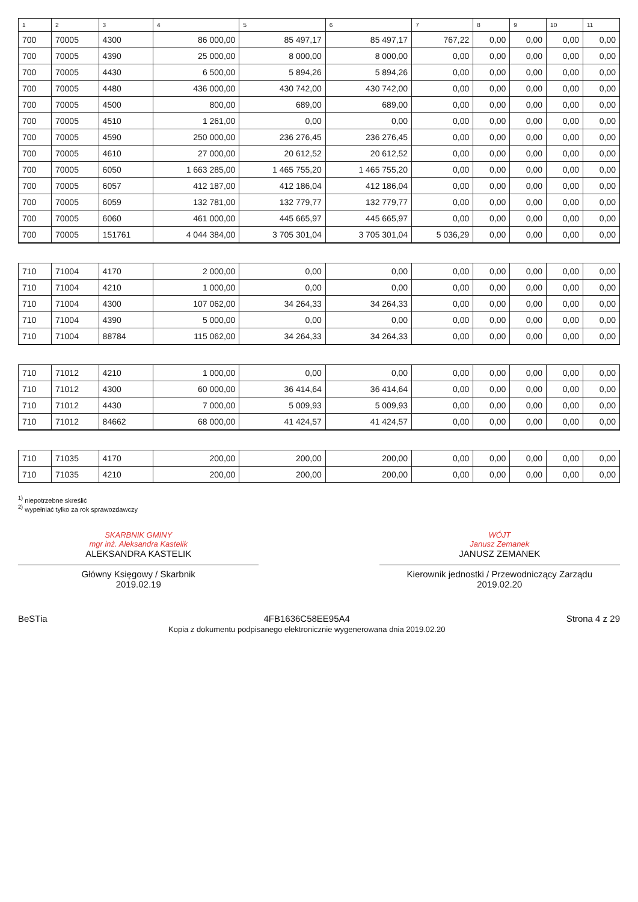| 1 | 2 | 3 | 4 | 5 | 6 | 7 | 8 | 9 | 10 | 11 |
| --- | --- | --- | --- | --- | --- | --- | --- | --- | --- | --- |
| 700 | 70005 | 4300 | 86 000,00 | 85 497,17 | 85 497,17 | 767,22 | 0,00 | 0,00 | 0,00 | 0,00 |
| 700 | 70005 | 4390 | 25 000,00 | 8 000,00 | 8 000,00 | 0,00 | 0,00 | 0,00 | 0,00 | 0,00 |
| 700 | 70005 | 4430 | 6 500,00 | 5 894,26 | 5 894,26 | 0,00 | 0,00 | 0,00 | 0,00 | 0,00 |
| 700 | 70005 | 4480 | 436 000,00 | 430 742,00 | 430 742,00 | 0,00 | 0,00 | 0,00 | 0,00 | 0,00 |
| 700 | 70005 | 4500 | 800,00 | 689,00 | 689,00 | 0,00 | 0,00 | 0,00 | 0,00 | 0,00 |
| 700 | 70005 | 4510 | 1 261,00 | 0,00 | 0,00 | 0,00 | 0,00 | 0,00 | 0,00 | 0,00 |
| 700 | 70005 | 4590 | 250 000,00 | 236 276,45 | 236 276,45 | 0,00 | 0,00 | 0,00 | 0,00 | 0,00 |
| 700 | 70005 | 4610 | 27 000,00 | 20 612,52 | 20 612,52 | 0,00 | 0,00 | 0,00 | 0,00 | 0,00 |
| 700 | 70005 | 6050 | 1 663 285,00 | 1 465 755,20 | 1 465 755,20 | 0,00 | 0,00 | 0,00 | 0,00 | 0,00 |
| 700 | 70005 | 6057 | 412 187,00 | 412 186,04 | 412 186,04 | 0,00 | 0,00 | 0,00 | 0,00 | 0,00 |
| 700 | 70005 | 6059 | 132 781,00 | 132 779,77 | 132 779,77 | 0,00 | 0,00 | 0,00 | 0,00 | 0,00 |
| 700 | 70005 | 6060 | 461 000,00 | 445 665,97 | 445 665,97 | 0,00 | 0,00 | 0,00 | 0,00 | 0,00 |
| 700 | 70005 | 151761 | 4 044 384,00 | 3 705 301,04 | 3 705 301,04 | 5 036,29 | 0,00 | 0,00 | 0,00 | 0,00 |
| 710 | 71004 | 4170 | 2 000,00 | 0,00 | 0,00 | 0,00 | 0,00 | 0,00 | 0,00 | 0,00 |
| 710 | 71004 | 4210 | 1 000,00 | 0,00 | 0,00 | 0,00 | 0,00 | 0,00 | 0,00 | 0,00 |
| 710 | 71004 | 4300 | 107 062,00 | 34 264,33 | 34 264,33 | 0,00 | 0,00 | 0,00 | 0,00 | 0,00 |
| 710 | 71004 | 4390 | 5 000,00 | 0,00 | 0,00 | 0,00 | 0,00 | 0,00 | 0,00 | 0,00 |
| 710 | 71004 | 88784 | 115 062,00 | 34 264,33 | 34 264,33 | 0,00 | 0,00 | 0,00 | 0,00 | 0,00 |
| 710 | 71012 | 4210 | 1 000,00 | 0,00 | 0,00 | 0,00 | 0,00 | 0,00 | 0,00 | 0,00 |
| 710 | 71012 | 4300 | 60 000,00 | 36 414,64 | 36 414,64 | 0,00 | 0,00 | 0,00 | 0,00 | 0,00 |
| 710 | 71012 | 4430 | 7 000,00 | 5 009,93 | 5 009,93 | 0,00 | 0,00 | 0,00 | 0,00 | 0,00 |
| 710 | 71012 | 84662 | 68 000,00 | 41 424,57 | 41 424,57 | 0,00 | 0,00 | 0,00 | 0,00 | 0,00 |
| 710 | 71035 | 4170 | 200,00 | 200,00 | 200,00 | 0,00 | 0,00 | 0,00 | 0,00 | 0,00 |
| 710 | 71035 | 4210 | 200,00 | 200,00 | 200,00 | 0,00 | 0,00 | 0,00 | 0,00 | 0,00 |
<sup>1)</sup> niepotrzebne skreślić
<sup>2)</sup> wypełniać tylko za rok sprawozdawczy
SKARBNIK GMINY
mgr inż. Aleksandra Kastelik
ALEKSANDRA KASTELIK
Główny Księgowy / Skarbnik
2019.02.19
WÓJT
Janusz Zemanek
JANUSZ ZEMANEK
Kierownik jednostki / Przewodniczący Zarządu
2019.02.20
BeSTia 4FB1636C58EE95A4
Kopia z dokumentu podpisanego elektronicznie wygenerowana dnia 2019.02.20
Strona 4 z 29